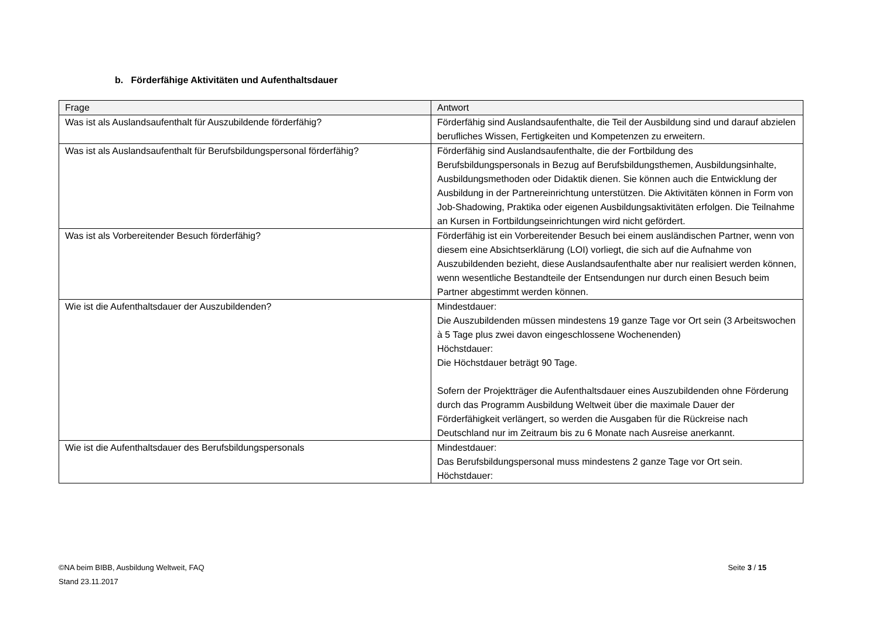b. Förderfähige Aktivitäten und Aufenthaltsdauer
| Frage | Antwort |
| --- | --- |
| Was ist als Auslandsaufenthalt für Auszubildende förderfähig? | Förderfähig sind Auslandsaufenthalte, die Teil der Ausbildung sind und darauf abzielen berufliches Wissen, Fertigkeiten und Kompetenzen zu erweitern. |
| Was ist als Auslandsaufenthalt für Berufsbildungspersonal förderfähig? | Förderfähig sind Auslandsaufenthalte, die der Fortbildung des Berufsbildungspersonals in Bezug auf Berufsbildungsthemen, Ausbildungsinhalte, Ausbildungsmethoden oder Didaktik dienen. Sie können auch die Entwicklung der Ausbildung in der Partnereinrichtung unterstützen. Die Aktivitäten können in Form von Job-Shadowing, Praktika oder eigenen Ausbildungsaktivitäten erfolgen. Die Teilnahme an Kursen in Fortbildungseinrichtungen wird nicht gefördert. |
| Was ist als Vorbereitender Besuch förderfähig? | Förderfähig ist ein Vorbereitender Besuch bei einem ausländischen Partner, wenn von diesem eine Absichtserklärung (LOI) vorliegt, die sich auf die Aufnahme von Auszubildenden bezieht, diese Auslandsaufenthalte aber nur realisiert werden können, wenn wesentliche Bestandteile der Entsendungen nur durch einen Besuch beim Partner abgestimmt werden können. |
| Wie ist die Aufenthaltsdauer der Auszubildenden? | Mindestdauer: Die Auszubildenden müssen mindestens 19 ganze Tage vor Ort sein (3 Arbeitswochen à 5 Tage plus zwei davon eingeschlossene Wochenenden) Höchstdauer: Die Höchstdauer beträgt 90 Tage. Sofern der Projektträger die Aufenthaltsdauer eines Auszubildenden ohne Förderung durch das Programm Ausbildung Weltweit über die maximale Dauer der Förderfähigkeit verlängert, so werden die Ausgaben für die Rückreise nach Deutschland nur im Zeitraum bis zu 6 Monate nach Ausreise anerkannt. |
| Wie ist die Aufenthaltsdauer des Berufsbildungspersonals | Mindestdauer: Das Berufsbildungspersonal muss mindestens 2 ganze Tage vor Ort sein. Höchstdauer: |
©NA beim BIBB, Ausbildung Weltweit, FAQ
Stand 23.11.2017
Seite 3 / 15